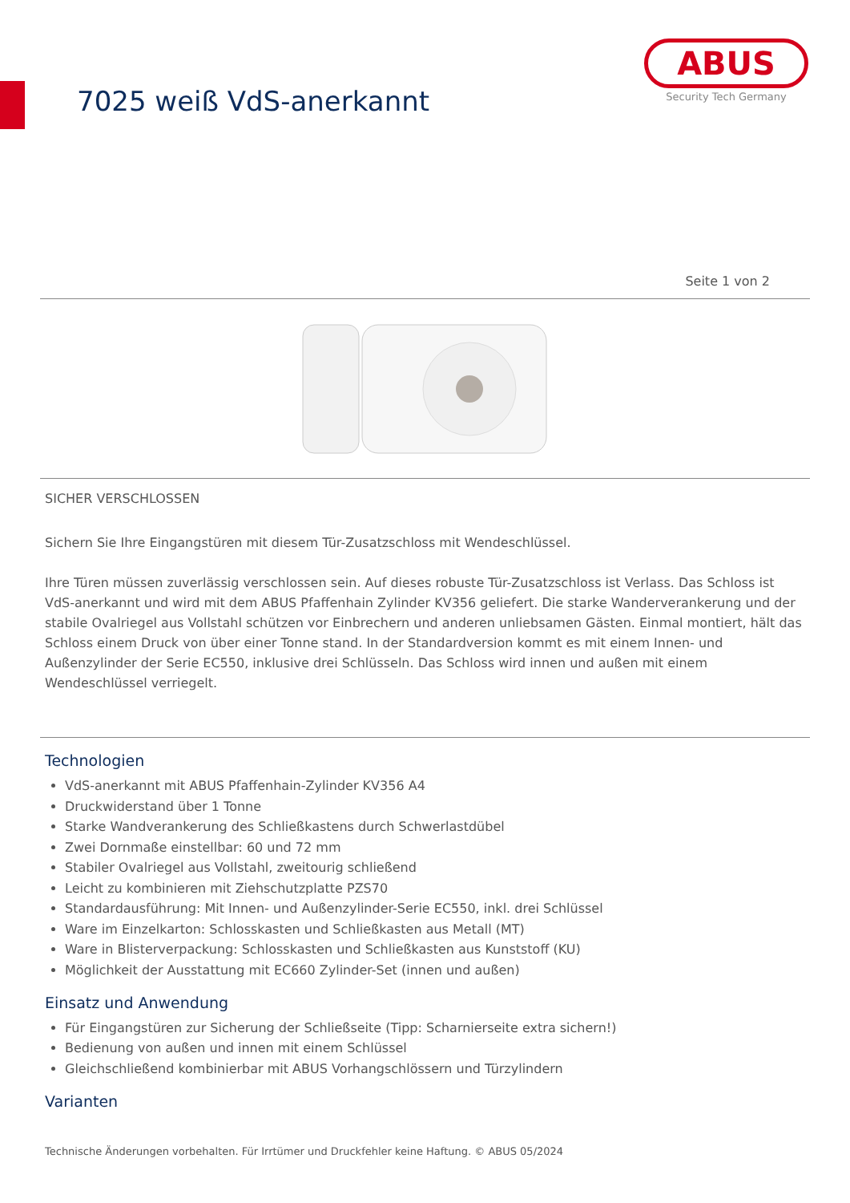7025 weiß VdS-anerkannt
ABUS
Security Tech Germany
Seite 1 von 2
SICHER VERSCHLOSSEN
Sichern Sie Ihre Eingangstüren mit diesem Tür-Zusatzschloss mit Wendeschlüssel.
Ihre Türen müssen zuverlässig verschlossen sein. Auf dieses robuste Tür-Zusatzschloss ist Verlass. Das Schloss ist VdS-anerkannt und wird mit dem ABUS Pfaffenhain Zylinder KV356 geliefert. Die starke Wanderverankerung und der stabile Ovalriegel aus Vollstahl schützen vor Einbrechern und anderen unliebsamen Gästen. Einmal montiert, hält das Schloss einem Druck von über einer Tonne stand. In der Standardversion kommt es mit einem Innen- und Außenzylinder der Serie EC550, inklusive drei Schlüsseln. Das Schloss wird innen und außen mit einem Wendeschlüssel verriegelt.
Technologien
VdS-anerkannt mit ABUS Pfaffenhain-Zylinder KV356 A4
Druckwiderstand über 1 Tonne
Starke Wandverankerung des Schließkastens durch Schwerlastdübel
Zwei Dornmaße einstellbar: 60 und 72 mm
Stabiler Ovalriegel aus Vollstahl, zweitourig schließend
Leicht zu kombinieren mit Ziehschutzplatte PZS70
Standardausführung: Mit Innen- und Außenzylinder-Serie EC550, inkl. drei Schlüssel
Ware im Einzelkarton: Schlosskasten und Schließkasten aus Metall (MT)
Ware in Blisterverpackung: Schlosskasten und Schließkasten aus Kunststoff (KU)
Möglichkeit der Ausstattung mit EC660 Zylinder-Set (innen und außen)
Einsatz und Anwendung
Für Eingangstüren zur Sicherung der Schließseite (Tipp: Scharnierseite extra sichern!)
Bedienung von außen und innen mit einem Schlüssel
Gleichschließend kombinierbar mit ABUS Vorhangschlössern und Türzylindern
Varianten
Technische Änderungen vorbehalten. Für Irrtümer und Druckfehler keine Haftung. © ABUS 05/2024